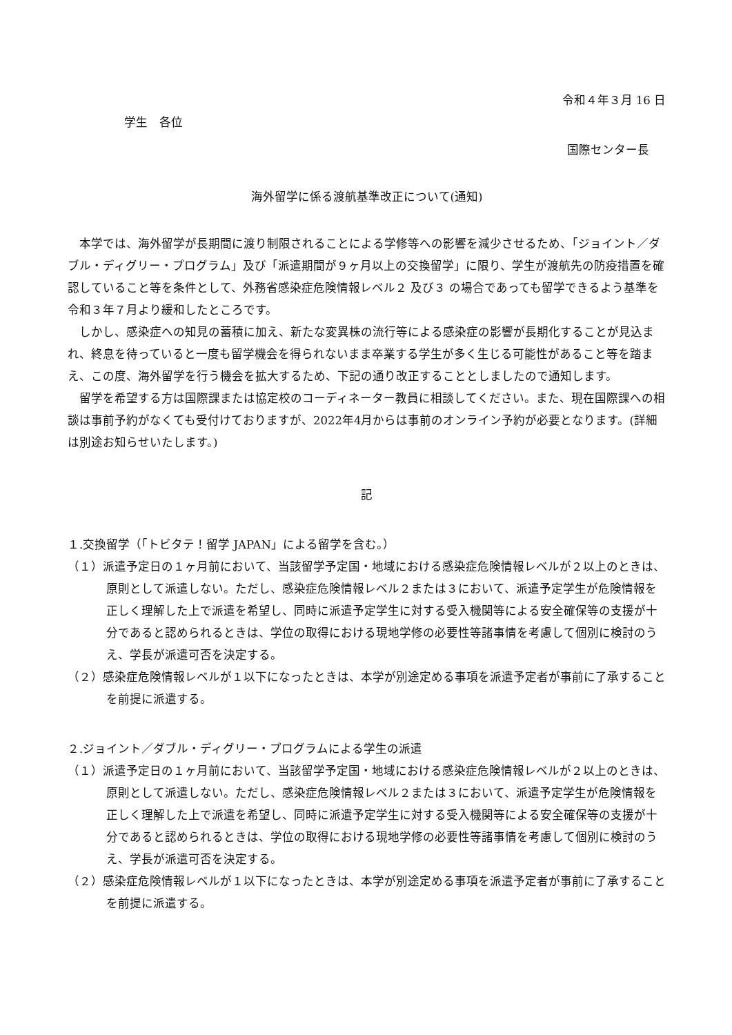令和４年３月 16 日
学生　各位
国際センター長
海外留学に係る渡航基準改正について(通知)
本学では、海外留学が長期間に渡り制限されることによる学修等への影響を減少させるため、「ジョイント／ダブル・ディグリー・プログラム」及び「派遣期間が９ヶ月以上の交換留学」に限り、学生が渡航先の防疫措置を確認していること等を条件として、外務省感染症危険情報レベル２ 及び３ の場合であっても留学できるよう基準を令和３年７月より緩和したところです。
しかし、感染症への知見の蓄積に加え、新たな変異株の流行等による感染症の影響が長期化することが見込まれ、終息を待っていると一度も留学機会を得られないまま卒業する学生が多く生じる可能性があること等を踏まえ、この度、海外留学を行う機会を拡大するため、下記の通り改正することとしましたので通知します。
留学を希望する方は国際課または協定校のコーディネーター教員に相談してください。また、現在国際課への相談は事前予約がなくても受付けておりますが、2022年4月からは事前のオンライン予約が必要となります。(詳細は別途お知らせいたします。)
記
１.交換留学（「トビタテ！留学 JAPAN」による留学を含む。）
（１）派遣予定日の１ヶ月前において、当該留学予定国・地域における感染症危険情報レベルが２以上のときは、原則として派遣しない。ただし、感染症危険情報レベル２または３において、派遣予定学生が危険情報を正しく理解した上で派遣を希望し、同時に派遣予定学生に対する受入機関等による安全確保等の支援が十分であると認められるときは、学位の取得における現地学修の必要性等諸事情を考慮して個別に検討のうえ、学長が派遣可否を決定する。
（２）感染症危険情報レベルが１以下になったときは、本学が別途定める事項を派遣予定者が事前に了承することを前提に派遣する。
２.ジョイント／ダブル・ディグリー・プログラムによる学生の派遣
（１）派遣予定日の１ヶ月前において、当該留学予定国・地域における感染症危険情報レベルが２以上のときは、原則として派遣しない。ただし、感染症危険情報レベル２または３において、派遣予定学生が危険情報を正しく理解した上で派遣を希望し、同時に派遣予定学生に対する受入機関等による安全確保等の支援が十分であると認められるときは、学位の取得における現地学修の必要性等諸事情を考慮して個別に検討のうえ、学長が派遣可否を決定する。
（２）感染症危険情報レベルが１以下になったときは、本学が別途定める事項を派遣予定者が事前に了承することを前提に派遣する。